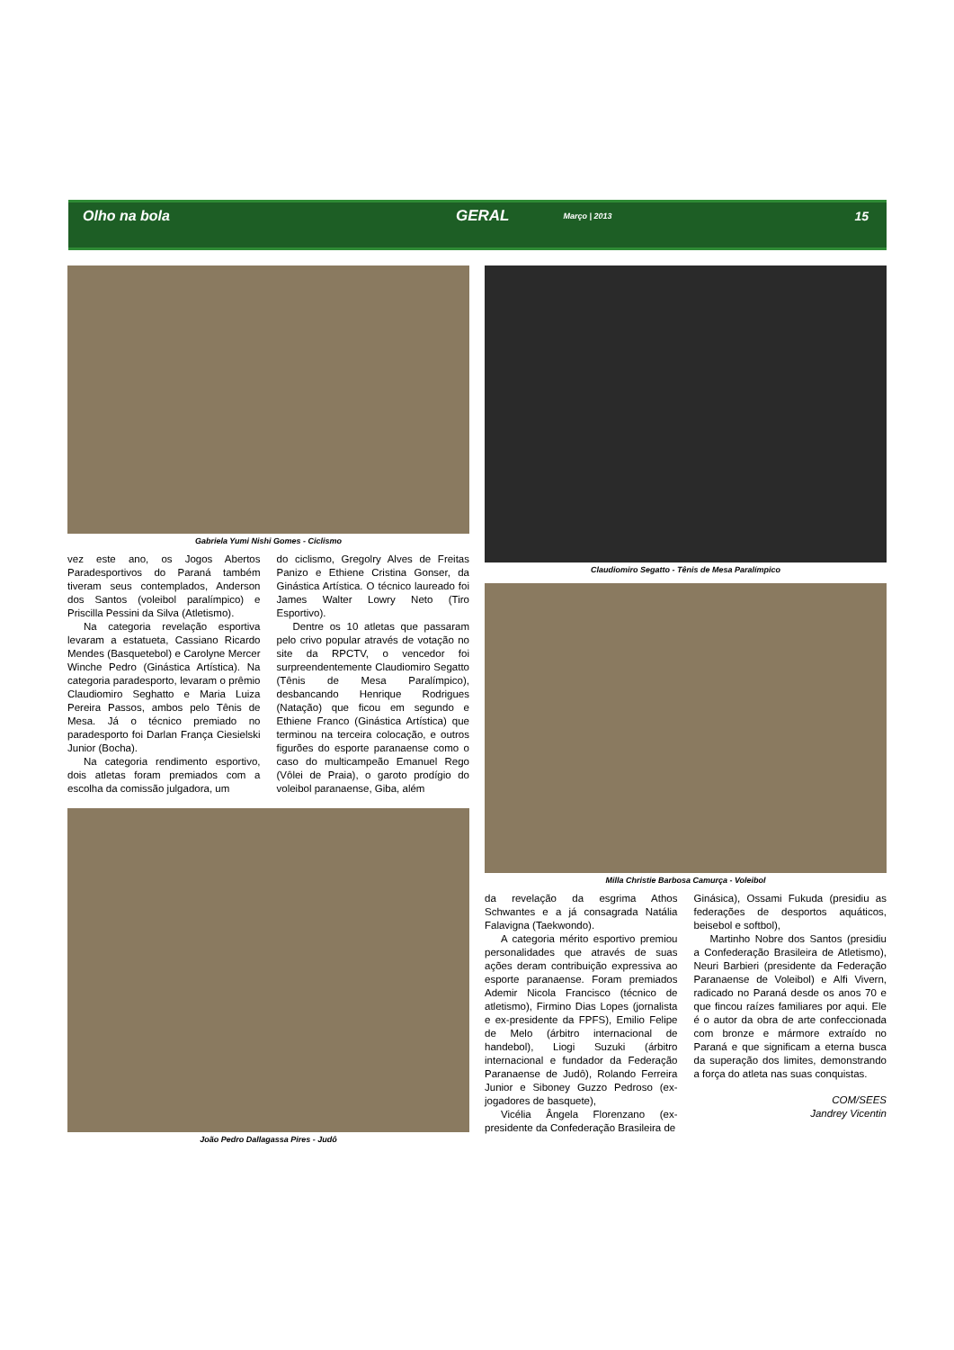Olho na bola GERAL Março | 2013 15
Gabriela Yumi Nishi Gomes - Ciclismo
vez este ano, os Jogos Abertos Paradesportivos do Paraná também tiveram seus contemplados, Anderson dos Santos (voleibol paralímpico) e Priscilla Pessini da Silva (Atletismo).
Na categoria revelação esportiva levaram a estatueta, Cassiano Ricardo Mendes (Basquetebol) e Carolyne Mercer Winche Pedro (Ginástica Artística). Na categoria paradesporto, levaram o prêmio Claudiomiro Seghatto e Maria Luiza Pereira Passos, ambos pelo Tênis de Mesa. Já o técnico premiado no paradesporto foi Darlan França Ciesielski Junior (Bocha).
Na categoria rendimento esportivo, dois atletas foram premiados com a escolha da comissão julgadora, um
do ciclismo, Gregolry Alves de Freitas Panizo e Ethiene Cristina Gonser, da Ginástica Artística. O técnico laureado foi James Walter Lowry Neto (Tiro Esportivo).
Dentre os 10 atletas que passaram pelo crivo popular através de votação no site da RPCTV, o vencedor foi surpreendentemente Claudiomiro Segatto (Tênis de Mesa Paralímpico), desbancando Henrique Rodrigues (Natação) que ficou em segundo e Ethiene Franco (Ginástica Artística) que terminou na terceira colocação, e outros figurões do esporte paranaense como o caso do multicampeão Emanuel Rego (Vôlei de Praia), o garoto prodígio do voleibol paranaense, Giba, além
João Pedro Dallagassa Pires - Judô
Claudiomiro Segatto - Tênis de Mesa Paralímpico
Milla Christie Barbosa Camurça - Voleibol
da revelação da esgrima Athos Schwantes e a já consagrada Natália Falavigna (Taekwondo).
A categoria mérito esportivo premiou personalidades que através de suas ações deram contribuição expressiva ao esporte paranaense. Foram premiados Ademir Nicola Francisco (técnico de atletismo), Firmino Dias Lopes (jornalista e ex-presidente da FPFS), Emilio Felipe de Melo (árbitro internacional de handebol), Liogi Suzuki (árbitro internacional e fundador da Federação Paranaense de Judô), Rolando Ferreira Junior e Siboney Guzzo Pedroso (ex-jogadores de basquete),
Vicélia Ângela Florenzano (ex-presidente da Confederação Brasileira de
Ginásica), Ossami Fukuda (presidiu as federações de desportos aquáticos, beisebol e softbol),
Martinho Nobre dos Santos (presidiu a Confederação Brasileira de Atletismo), Neuri Barbieri (presidente da Federação Paranaense de Voleibol) e Alfi Vivern, radicado no Paraná desde os anos 70 e que fincou raízes familiares por aqui. Ele é o autor da obra de arte confeccionada com bronze e mármore extraído no Paraná e que significam a eterna busca da superação dos limites, demonstrando a força do atleta nas suas conquistas.
COM/SEES
Jandrey Vicentin